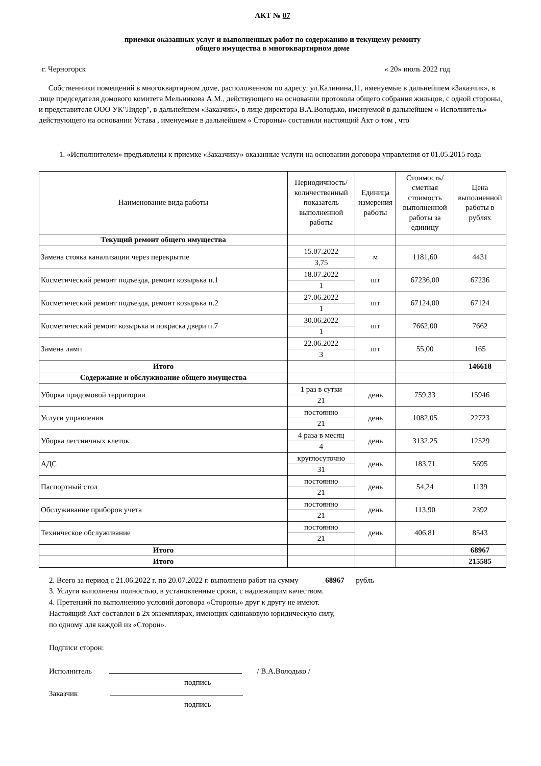АКТ № 07
приемки оказанных услуг и выполненных работ по содержанию и текущему ремонту
общего имущества в многоквартирном доме
г. Черногорск « 20» июль 2022 год
Собственники помещений в многоквартирном доме, расположенном по адресу: ул.Калинина,11, именуемые в дальнейшем «Заказчик», в лице председателя домового комитета Мельникова А.М., действующего на основании протокола общего собрания жильцов, с одной стороны, и представителя ООО УК"Лидер", в дальнейшем «Заказчик», в лице директора В.А.Володько, именуемой в дальнейшем « Исполнитель» действующего на основании Устава , именуемые в дальнейшем « Стороны» составили настоящий Акт о том , что
1. «Исполнителем» предъявлены к приемке «Заказчику» оказанные услуги на основании договора управления от 01.05.2015 года
| Наименование вида работы | Периодичность/количественный показатель выполненной работы | Единица измерения работы | Стоимость/ сметная стоимость выполненной работы за единицу | Цена выполненной работы в рублях |
| --- | --- | --- | --- | --- |
| Текущий ремонт общего имущества | | | | |
| Замена стояка канализации через перекрытие | 15.07.2022 | м | 1181,60 | 4431 |
| | 3,75 | | | |
| Косметический ремонт подъезда, ремонт козырька п.1 | 18.07.2022 | шт | 67236,00 | 67236 |
| | 1 | | | |
| Косметический ремонт подъезда, ремонт козырька п.2 | 27.06.2022 | шт | 67124,00 | 67124 |
| | 1 | | | |
| Косметический ремонт козырька и покраска двери п.7 | 30.06.2022 | шт | 7662,00 | 7662 |
| | 1 | | | |
| Замена ламп | 22.06.2022 | шт | 55,00 | 165 |
| | 3 | | | |
| Итого | | | | 146618 |
| Содержание и обслуживание общего имущества | | | | |
| Уборка придомовой территории | 1 раз в сутки | день | 759,33 | 15946 |
| | 21 | | | |
| Услуги управления | постоянно | день | 1082,05 | 22723 |
| | 21 | | | |
| Уборка лестничных клеток | 4 раза в месяц | день | 3132,25 | 12529 |
| | 4 | | | |
| АДС | круглосуточно | день | 183,71 | 5695 |
| | 31 | | | |
| Паспортный стол | постоянно | день | 54,24 | 1139 |
| | 21 | | | |
| Обслуживание приборов учета | постоянно | день | 113,90 | 2392 |
| | 21 | | | |
| Техническое обслуживание | постоянно | день | 406,81 | 8543 |
| | 21 | | | |
| Итого | | | | 68967 |
| Итого | | | | 215585 |
2. Всего за период с 21.06.2022 г. по 20.07.2022 г. выполнено работ на сумму 68967 рубль
3. Услуги выполнены полностью, в установленные сроки, с надлежащим качеством.
4. Претензий по выполнению условий договора «Стороны» друг к другу не имеют.
Настоящий Акт составлен в 2х экземплярах, имеющих одинаковую юридическую силу,
по одному для каждой из «Сторон».
Подписи сторон:
Исполнитель / В.А.Володько /
подпись
Заказчик
подпись